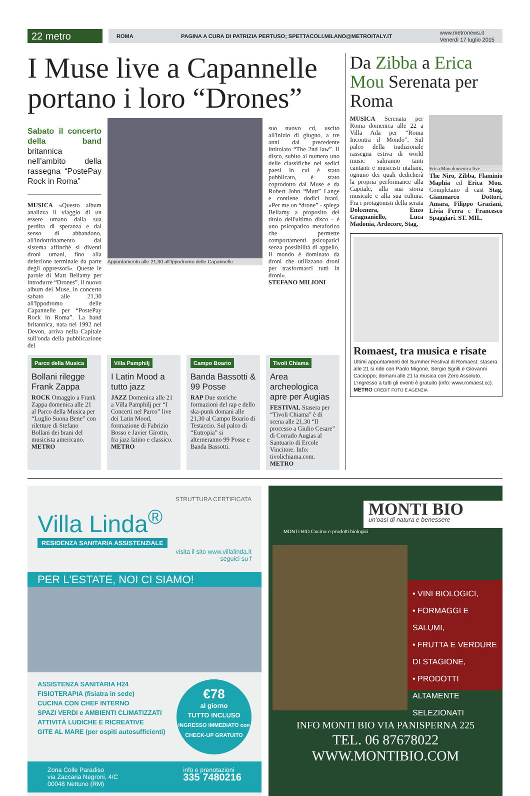22 metro
ROMA PAGINA A CURA DI PATRIZIA PERTUSO; SPETTACOLI.MILANO@METROITALY.IT www.metronews.it
Venerdì 17 luglio 2015
I Muse live a Capannelle portano i loro “Drones”
Sabato il concerto della band britannica nell’ambito della rassegna “PostePay Rock in Roma”
MUSICA «Questo album analizza il viaggio di un essere umano dalla sua perdita di speranza e dal senso di abbandono, all'indottrinamento dal sistema affinché si diventi droni umani, fino alla defezione terminale da parte degli oppressori». Queste le parole di Matt Bellamy per introdurre “Drones”, il nuovo album dei Muse, in concerto sabato alle 21,30 all'Ippodromo delle Capannelle per “PostePay Rock in Roma”. La band britannica, nata nel 1992 nel Devon, arriva nella Capitale sull'onda della pubblicazione del
Appuntamento alle 21,30 all'Ippodromo delle Capannelle.
suo nuovo cd, uscito all'inizio di giugno, a tre anni dal precedente intitolato “The 2nd law”. Il disco, subito al numero uno delle classifiche nei sedici paesi in cui è stato pubblicato, è stato coprodotto dai Muse e da Robert John “Mutt” Lange e contiene dodici brani. «Per me un “drone” - spiega Bellamy a proposito del titolo dell'ultimo disco - è uno psicopatico metaforico che permette comportamenti psicopatici senza possibilità di appello. Il mondo è dominato da droni che utilizzano droni per trasformarci tutti in droni».
STEFANO MILIONI
Parco della Musica
Bollani rilegge Frank Zappa
ROCK Omaggio a Frank Zappa domenica alle 21 al Parco della Musica per “Luglio Suona Bene” con riletture di Stefano Bollani dei brani del musicista americano. METRO
Villa Pamphilj
I Latin Mood a tutto jazz
JAZZ Domenica alle 21 a Villa Pamphilj per “I Concerti nel Parco” live dei Latin Mood, formazione di Fabrizio Bosso e Javier Girotto, fra jazz latino e classico. METRO
Campo Boario
Banda Bassotti & 99 Posse
RAP Due storiche formazioni del rap e dello ska-punk domani alle 21,30 al Campo Boario di Testaccio. Sul palco di “Eutropia” si alterneranno 99 Posse e Banda Bassotti.
Tivoli Chiama
Area archeologica apre per Augias
FESTIVAL Stasera per “Tivoli Chiama” è di scena alle 21,30 “Il processo a Giulio Cesare” di Corrado Augias al Santuario di Ercole Vincitore. Info: tivolichiama.com. METRO
Da Zibba a Erica Mou Serenata per Roma
MUSICA Serenata per Roma domenica alle 22 a Villa Ada per “Roma Incontra il Mondo”. Sul palco della tradizionale rassegna estiva di world music saliranno tanti cantanti e musicisti iitaliani, ognuno dei quali dedicherà la propria performance alla Capitale, alla sua storia musicale e alla sua cultura. Fra i protagonisti della serata Dolcenera, Enzo Gragnaniello, Luca Madonia, Ardecore, Stag,
Erica Mou domenica live.
The Niro, Zibba, Flaminio Maphia ed Erica Mou. Completano il cast Stag, Gianmarco Dottori, Amara, Filippo Graziani, Livia Ferra e Francesco Spaggiari. ST. MIL.
Romaest, tra musica e risate
Ultimi appuntamenti del Summer Festival di Romaest: stasera alle 21 si ride con Paolo Migone, Sergio Sgrilli e Giovanni Cacioppo; domani alle 21 la musica con Zero Assoluto. L'ingresso a tutti gli eventi è gratuito (info: www.romaest.cc). METRO CREDIT FOTO E AGENZIA
STRUTTURA CERTIFICATA
Villa Linda<sup>®</sup>
RESIDENZA SANITARIA ASSISTENZIALE
visita il sito www.villalinda.it
seguici su f
PER L'ESTATE, NOI CI SIAMO!
ASSISTENZA SANITARIA H24
FISIOTERAPIA (fisiatra in sede)
CUCINA CON CHEF INTERNO
SPAZI VERDI e AMBIENTI CLIMATIZZATI
ATTIVITÀ LUDICHE E RICREATIVE
GITE AL MARE (per ospiti autosufficienti)
€78
al giorno
TUTTO INCLUSO
INGRESSO IMMEDIATO con CHECK-UP GRATUITO
Zona Colle Paradiso
via Zaccaria Negroni, 4/C
00048 Nettuno (RM) info e prenotazioni
335 7480216
MONTI BIO
un'oasi di natura e benessere
MONTI BIO Cucina e prodotti biologici
• VINI BIOLOGICI,
• FORMAGGI E SALUMI,
• FRUTTA E VERDURE DI STAGIONE,
• PRODOTTI ALTAMENTE SELEZIONATI
INFO MONTI BIO VIA PANISPERNA 225
TEL. 06 87678022
WWW.MONTIBIO.COM